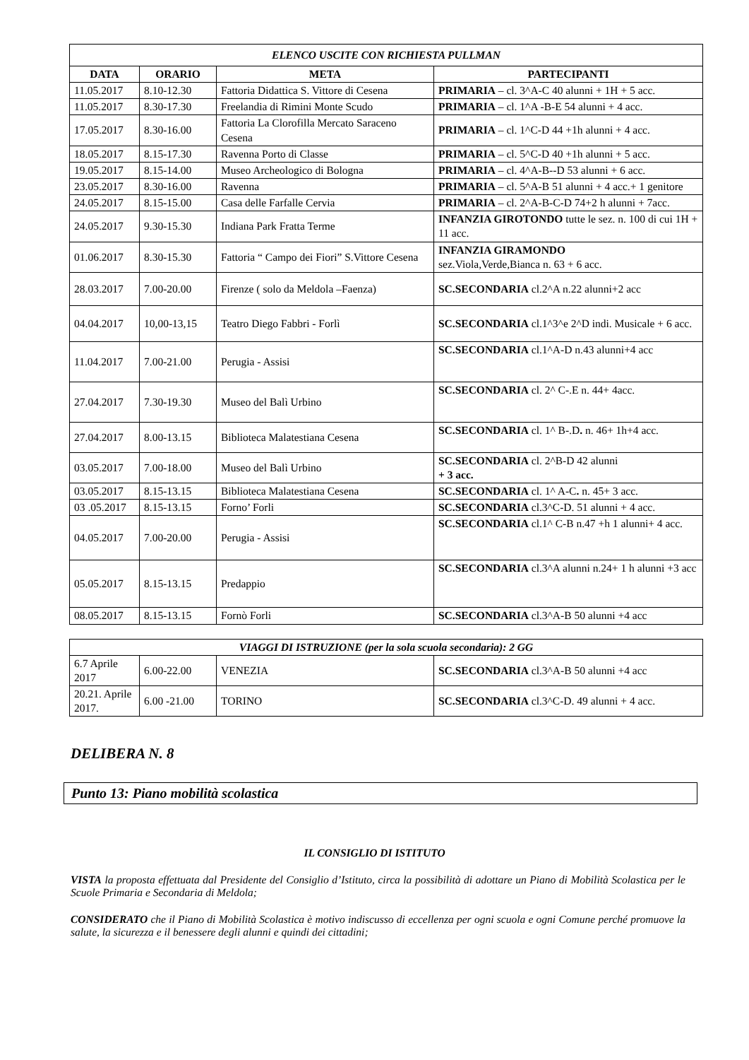| ELENCO USCITE CON RICHIESTA PULLMAN | | | |
| DATA | ORARIO | META | PARTECIPANTI |
| 11.05.2017 | 8.10-12.30 | Fattoria Didattica S. Vittore di Cesena | PRIMARIA – cl. 3^A-C 40 alunni + 1H + 5 acc. |
| 11.05.2017 | 8.30-17.30 | Freelandia di Rimini Monte Scudo | PRIMARIA – cl. 1^A -B-E 54 alunni + 4 acc. |
| 17.05.2017 | 8.30-16.00 | Fattoria La Clorofilla Mercato Saraceno Cesena | PRIMARIA – cl. 1^C-D 44 +1h alunni + 4 acc. |
| 18.05.2017 | 8.15-17.30 | Ravenna Porto di Classe | PRIMARIA – cl. 5^C-D 40 +1h alunni + 5 acc. |
| 19.05.2017 | 8.15-14.00 | Museo Archeologico di Bologna | PRIMARIA – cl. 4^A-B--D 53 alunni + 6 acc. |
| 23.05.2017 | 8.30-16.00 | Ravenna | PRIMARIA – cl. 5^A-B 51 alunni + 4 acc.+ 1 genitore |
| 24.05.2017 | 8.15-15.00 | Casa delle Farfalle Cervia | PRIMARIA – cl. 2^A-B-C-D 74+2 h alunni + 7acc. |
| 24.05.2017 | 9.30-15.30 | Indiana Park Fratta Terme | INFANZIA GIROTONDO tutte le sez. n. 100 di cui 1H + 11 acc. |
| 01.06.2017 | 8.30-15.30 | Fattoria “ Campo dei Fiori” S.Vittore Cesena | INFANZIA GIRAMONDO sez.Viola,Verde,Bianca n. 63 + 6 acc. |
| 28.03.2017 | 7.00-20.00 | Firenze ( solo da Meldola –Faenza) | SC.SECONDARIA cl.2^A n.22 alunni+2 acc |
| 04.04.2017 | 10,00-13,15 | Teatro Diego Fabbri - Forlì | SC.SECONDARIA cl.1^3^e 2^D indi. Musicale + 6 acc. |
| 11.04.2017 | 7.00-21.00 | Perugia - Assisi | SC.SECONDARIA cl.1^A-D n.43 alunni+4 acc |
| 27.04.2017 | 7.30-19.30 | Museo del Balì Urbino | SC.SECONDARIA cl. 2^ C-.E n. 44+ 4acc. |
| 27.04.2017 | 8.00-13.15 | Biblioteca Malatestiana Cesena | SC.SECONDARIA cl. 1^ B-.D . n. 46+ 1h+4 acc. |
| 03.05.2017 | 7.00-18.00 | Museo del Balì Urbino | SC.SECONDARIA cl. 2^B-D 42 alunni + 3 acc. |
| 03.05.2017 | 8.15-13.15 | Biblioteca Malatestiana Cesena | SC.SECONDARIA cl. 1^ A-C . n. 45+ 3 acc. |
| 03 .05.2017 | 8.15-13.15 | Forno’ Forli | SC.SECONDARIA cl.3^C-D. 51 alunni + 4 acc. |
| 04.05.2017 | 7.00-20.00 | Perugia - Assisi | SC.SECONDARIA cl.1^ C-B n.47 +h 1 alunni+ 4 acc. |
| 05.05.2017 | 8.15-13.15 | Predappio | SC.SECONDARIA cl.3^A alunni n.24+ 1 h alunni +3 acc |
| 08.05.2017 | 8.15-13.15 | Fornò Forli | SC.SECONDARIA cl.3^A-B 50 alunni +4 acc |
| VIAGGI DI ISTRUZIONE (per la sola scuola secondaria): 2 GG | | | |
| 6.7 Aprile 2017 | 6.00-22.00 | VENEZIA | SC.SECONDARIA cl.3^A-B 50 alunni +4 acc |
| 20.21. Aprile 2017. | 6.00 -21.00 | TORINO | SC.SECONDARIA cl.3^C-D. 49 alunni + 4 acc. |
DELIBERA N. 8
Punto 13: Piano mobilità scolastica
IL CONSIGLIO DI ISTITUTO
VISTA la proposta effettuata dal Presidente del Consiglio d’Istituto, circa la possibilità di adottare un Piano di Mobilità Scolastica per le Scuole Primaria e Secondaria di Meldola;
CONSIDERATO che il Piano di Mobilità Scolastica è motivo indiscusso di eccellenza per ogni scuola e ogni Comune perché promuove la salute, la sicurezza e il benessere degli alunni e quindi dei cittadini;